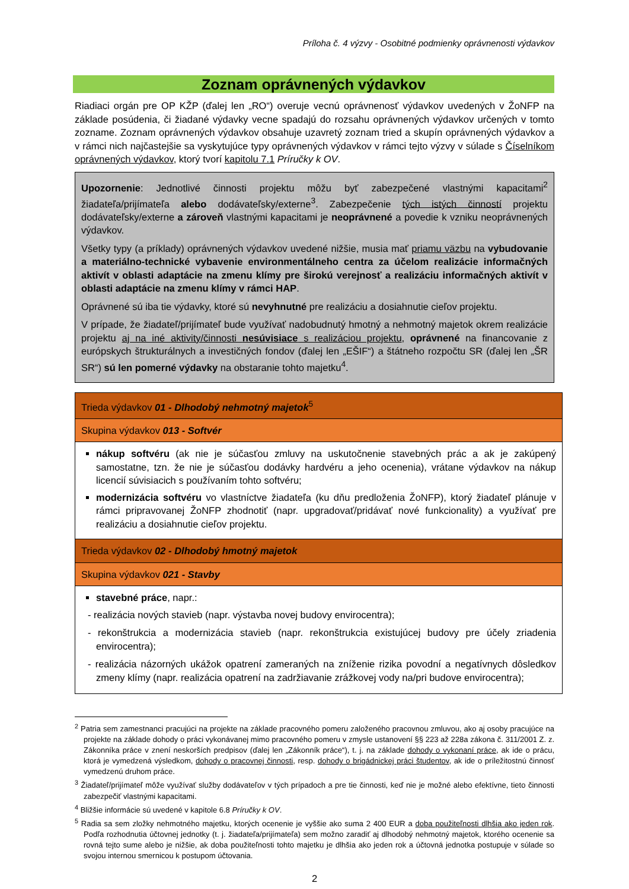Príloha č. 4 výzvy - Osobitné podmienky oprávnenosti výdavkov
Zoznam oprávnených výdavkov
Riadiaci orgán pre OP KŽP (ďalej len „RO“) overuje vecnú oprávnenosť výdavkov uvedených v ŽoNFP na základe posúdenia, či žiadané výdavky vecne spadajú do rozsahu oprávnených výdavkov určených v tomto zozname. Zoznam oprávnených výdavkov obsahuje uzavretý zoznam tried a skupín oprávnených výdavkov a v rámci nich najčastejšie sa vyskytujúce typy oprávnených výdavkov v rámci tejto výzvy v súlade s Číselníkom oprávnených výdavkov, ktorý tvorí kapitolu 7.1 Príručky k OV.
Upozornenie: Jednotlivé činnosti projektu môžu byť zabezpečené vlastnými kapacitami<sup>2</sup> žiadateľa/prijímateľa alebo dodávateľsky/externe<sup>3</sup>. Zabezpečenie tých istých činností projektu dodávateľsky/externe a zároveň vlastnými kapacitami je neoprávnené a povedie k vzniku neoprávnených výdavkov.
Všetky typy (a príklady) oprávnených výdavkov uvedené nižšie, musia mať priamu väzbu na vybudovanie a materiálno-technické vybavenie environmentálneho centra za účelom realizácie informačných aktivít v oblasti adaptácie na zmenu klímy pre širokú verejnosť a realizáciu informačných aktivít v oblasti adaptácie na zmenu klímy v rámci HAP.
Oprávnené sú iba tie výdavky, ktoré sú nevyhnutné pre realizáciu a dosiahnutie cieľov projektu.
V prípade, že žiadateľ/prijímateľ bude využívať nadobudnutý hmotný a nehmotný majetok okrem realizácie projektu aj na iné aktivity/činnosti nesúvisiace s realizáciou projektu, oprávnené na financovanie z európskych štrukturálnych a investičných fondov (ďalej len „EŠIF“) a štátneho rozpočtu SR (ďalej len „ŠR SR“) sú len pomerné výdavky na obstaranie tohto majetku<sup>4</sup>.
| Trieda výdavkov 01 - Dlhodobý nehmotný majetok<sup>5</sup> |
| Skupina výdavkov 013 - Softvér |
| nákup softvéru (ak nie je súčasťou zmluvy na uskutočnenie stavebných prác a ak je zakúpený samostatne, tzn. že nie je súčasťou dodávky hardvéru a jeho ocenenia), vrátane výdavkov na nákup licencií súvisiacich s používaním tohto softvéru; modernizácia softvéru vo vlastníctve žiadateľa (ku dňu predloženia ŽoNFP), ktorý žiadateľ plánuje v rámci pripravovanej ŽoNFP zhodnotiť (napr. upgradovať/pridávať nové funkcionality) a využívať pre realizáciu a dosiahnutie cieľov projektu. |
| Trieda výdavkov 02 - Dlhodobý hmotný majetok |
| Skupina výdavkov 021 - Stavby |
| stavebné práce , napr.: - realizácia nových stavieb (napr. výstavba novej budovy envirocentra); - rekonštrukcia a modernizácia stavieb (napr. rekonštrukcia existujúcej budovy pre účely zriadenia envirocentra); - realizácia názorných ukážok opatrení zameraných na zníženie rizika povodní a negatívnych dôsledkov zmeny klímy (napr. realizácia opatrení na zadržiavanie zrážkovej vody na/pri budove envirocentra); |
<sup>2</sup> Patria sem zamestnanci pracujúci na projekte na základe pracovného pomeru založeného pracovnou zmluvou, ako aj osoby pracujúce na projekte na základe dohody o práci vykonávanej mimo pracovného pomeru v zmysle ustanovení §§ 223 až 228a zákona č. 311/2001 Z. z. Zákonníka práce v znení neskorších predpisov (ďalej len „Zákonník práce“), t. j. na základe dohody o vykonaní práce, ak ide o prácu, ktorá je vymedzená výsledkom, dohody o pracovnej činnosti, resp. dohody o brigádnickej práci študentov, ak ide o príležitostnú činnosť vymedzenú druhom práce.
<sup>3</sup> Žiadateľ/prijímateľ môže využívať služby dodávateľov v tých prípadoch a pre tie činnosti, keď nie je možné alebo efektívne, tieto činnosti zabezpečiť vlastnými kapacitami.
<sup>4</sup> Bližšie informácie sú uvedené v kapitole 6.8 Príručky k OV.
<sup>5</sup> Radia sa sem zložky nehmotného majetku, ktorých ocenenie je vyššie ako suma 2 400 EUR a doba použiteľnosti dlhšia ako jeden rok. Podľa rozhodnutia účtovnej jednotky (t. j. žiadateľa/prijímateľa) sem možno zaradiť aj dlhodobý nehmotný majetok, ktorého ocenenie sa rovná tejto sume alebo je nižšie, ak doba použiteľnosti tohto majetku je dlhšia ako jeden rok a účtovná jednotka postupuje v súlade so svojou internou smernicou k postupom účtovania.
2